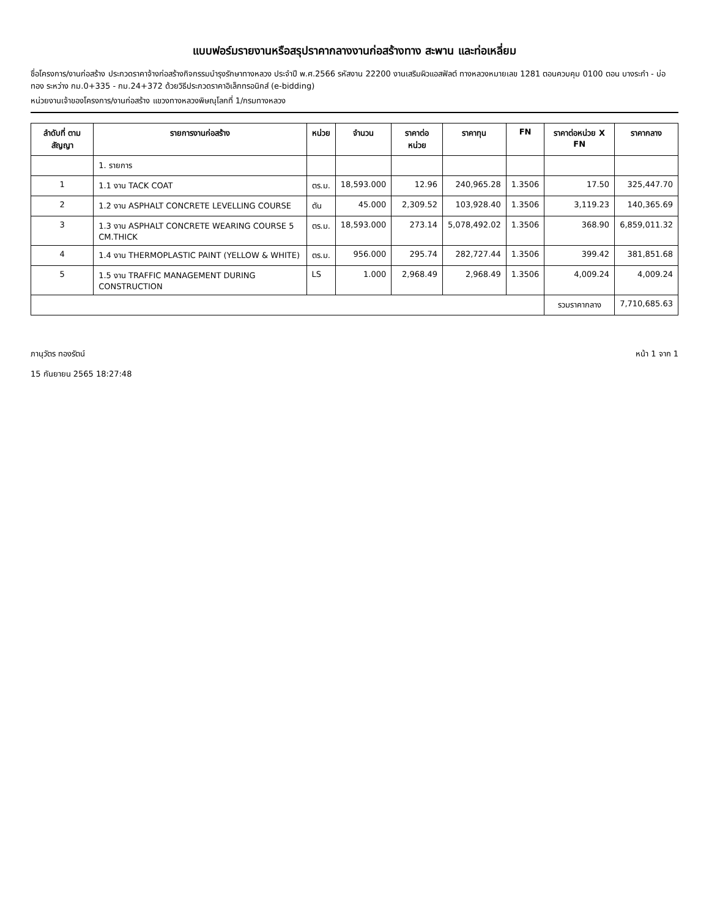แบบฟอร์มรายงานหรือสรุปราคากลางงานก่อสร้างทาง สะพาน และท่อเหลี่ยม
ชื่อโครงการ/งานก่อสร้าง ประกวดราคาจ้างก่อสร้างกิจกรรมบำรุงรักษาทางหลวง ประจำปี พ.ศ.2566 รหัสงาน 22200 งานเสริมผิวแอสฟัลต์ ทางหลวงหมายเลข 1281 ตอนควบคุม 0100 ตอน บางระกำ - บ่อทอง ระหว่าง กม.0+335 - กม.24+372 ด้วยวิธีประกวดราคาอิเล็กทรอนิกส์ (e-bidding)
หน่วยงานเจ้าของโครงการ/งานก่อสร้าง แขวงทางหลวงพิษณุโลกที่ 1/กรมทางหลวง
| ลำดับที่ ตามสัญญา | รายการงานก่อสร้าง | หน่วย | จำนวน | ราคาต่อหน่วย | ราคาทุน | FN | ราคาต่อหน่วย X FN | ราคากลาง |
| --- | --- | --- | --- | --- | --- | --- | --- | --- |
| | 1. รายการ | | | | | | | |
| 1 | 1.1 งาน TACK COAT | ตร.ม. | 18,593.000 | 12.96 | 240,965.28 | 1.3506 | 17.50 | 325,447.70 |
| 2 | 1.2 งาน ASPHALT CONCRETE LEVELLING COURSE | ตัน | 45.000 | 2,309.52 | 103,928.40 | 1.3506 | 3,119.23 | 140,365.69 |
| 3 | 1.3 งาน ASPHALT CONCRETE WEARING COURSE 5 CM.THICK | ตร.ม. | 18,593.000 | 273.14 | 5,078,492.02 | 1.3506 | 368.90 | 6,859,011.32 |
| 4 | 1.4 งาน THERMOPLASTIC PAINT (YELLOW & WHITE) | ตร.ม. | 956.000 | 295.74 | 282,727.44 | 1.3506 | 399.42 | 381,851.68 |
| 5 | 1.5 งาน TRAFFIC MANAGEMENT DURING CONSTRUCTION | LS | 1.000 | 2,968.49 | 2,968.49 | 1.3506 | 4,009.24 | 4,009.24 |
| | | | | | | | รวมราคากลาง | 7,710,685.63 |
ภานุวัตร ทองรัตน์
15 กันยายน 2565 18:27:48
หน้า 1 จาก 1